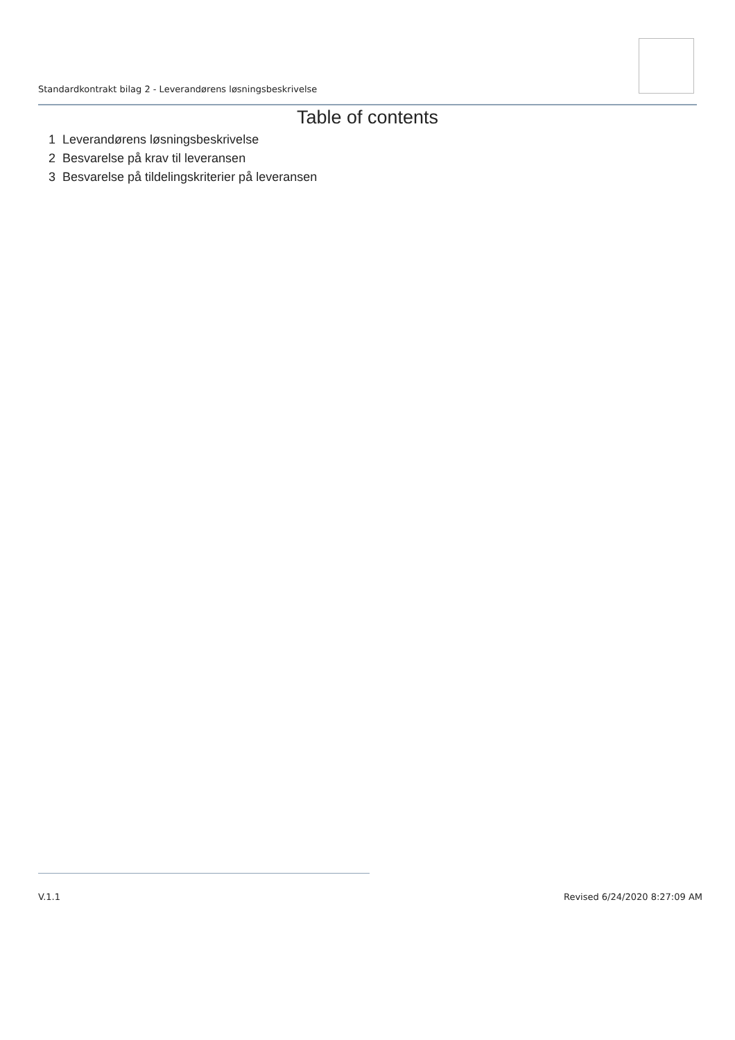Standardkontrakt bilag 2 - Leverandørens løsningsbeskrivelse
Table of contents
1 Leverandørens løsningsbeskrivelse
2 Besvarelse på krav til leveransen
3 Besvarelse på tildelingskriterier på leveransen
V.1.1 Revised 6/24/2020 8:27:09 AM